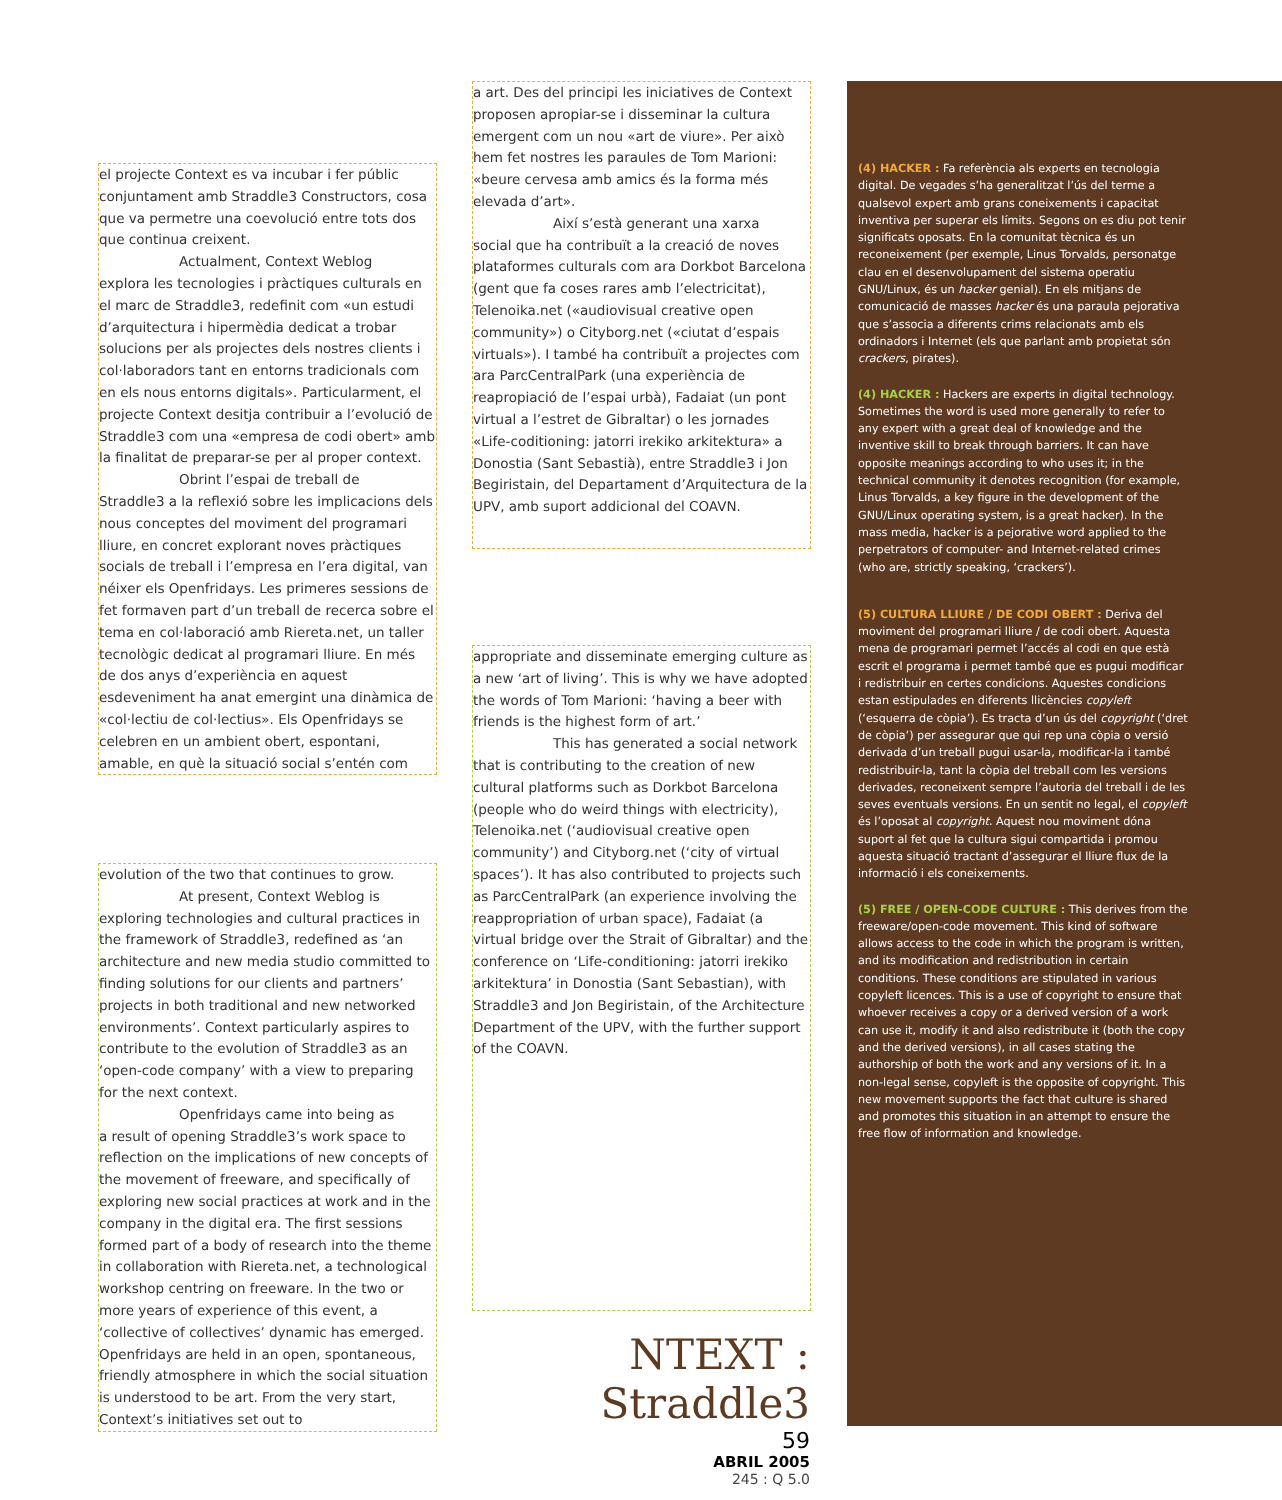el projecte Context es va incubar i fer públic conjuntament amb Straddle3 Constructors, cosa que va permetre una coevolució entre tots dos que continua creixent.
Actualment, Context Weblog
explora les tecnologies i pràctiques culturals en el marc de Straddle3, redefinit com «un estudi d’arquitectura i hipermèdia dedicat a trobar solucions per als projectes dels nostres clients i col·laboradors tant en entorns tradicionals com en els nous entorns digitals». Particularment, el projecte Context desitja contribuir a l’evolució de Straddle3 com una «empresa de codi obert» amb la finalitat de preparar-se per al proper context.
Obrint l’espai de treball de
Straddle3 a la reflexió sobre les implicacions dels nous conceptes del moviment del programari lliure, en concret explorant noves pràctiques socials de treball i l’empresa en l’era digital, van néixer els Openfridays. Les primeres sessions de fet formaven part d’un treball de recerca sobre el tema en col·laboració amb Riereta.net, un taller tecnològic dedicat al programari lliure. En més de dos anys d’experiència en aquest esdeveniment ha anat emergint una dinàmica de «col·lectiu de col·lectius». Els Openfridays se celebren en un ambient obert, espontani, amable, en què la situació social s’entén com
evolution of the two that continues to grow.
At present, Context Weblog is
exploring technologies and cultural practices in the framework of Straddle3, redefined as ‘an architecture and new media studio committed to finding solutions for our clients and partners’ projects in both traditional and new networked environments’. Context particularly aspires to contribute to the evolution of Straddle3 as an ‘open-code company’ with a view to preparing for the next context.
Openfridays came into being as
a result of opening Straddle3’s work space to reflection on the implications of new concepts of the movement of freeware, and specifically of exploring new social practices at work and in the company in the digital era. The first sessions formed part of a body of research into the theme in collaboration with Riereta.net, a technological workshop centring on freeware. In the two or more years of experience of this event, a ‘collective of collectives’ dynamic has emerged. Openfridays are held in an open, spontaneous, friendly atmosphere in which the social situation is understood to be art. From the very start, Context’s initiatives set out to
a art. Des del principi les iniciatives de Context proposen apropiar-se i disseminar la cultura emergent com un nou «art de viure». Per això hem fet nostres les paraules de Tom Marioni: «beure cervesa amb amics és la forma més elevada d’art».
Així s’està generant una xarxa
social que ha contribuït a la creació de noves plataformes culturals com ara Dorkbot Barcelona (gent que fa coses rares amb l’electricitat), Telenoika.net («audiovisual creative open community») o Cityborg.net («ciutat d’espais virtuals»). I també ha contribuït a projectes com ara ParcCentralPark (una experiència de reapropiació de l’espai urbà), Fadaiat (un pont virtual a l’estret de Gibraltar) o les jornades «Life-coditioning: jatorri irekiko arkitektura» a Donostia (Sant Sebastià), entre Straddle3 i Jon Begiristain, del Departament d’Arquitectura de la UPV, amb suport addicional del COAVN.
appropriate and disseminate emerging culture as a new ‘art of living’. This is why we have adopted the words of Tom Marioni: ‘having a beer with friends is the highest form of art.’
This has generated a social network
that is contributing to the creation of new cultural platforms such as Dorkbot Barcelona (people who do weird things with electricity), Telenoika.net (‘audiovisual creative open community’) and Cityborg.net (‘city of virtual spaces’). It has also contributed to projects such as ParcCentralPark (an experience involving the reappropriation of urban space), Fadaiat (a virtual bridge over the Strait of Gibraltar) and the conference on ‘Life-conditioning: jatorri irekiko arkitektura’ in Donostia (Sant Sebastian), with Straddle3 and Jon Begiristain, of the Architecture Department of the UPV, with the further support of the COAVN.
NTEXT : Straddle3
59
ABRIL 2005
245 : Q 5.0
(4) HACKER : Fa referència als experts en tecnologia digital. De vegades s’ha generalitzat l’ús del terme a qualsevol expert amb grans coneixements i capacitat inventiva per superar els límits. Segons on es diu pot tenir significats oposats. En la comunitat tècnica és un reconeixement (per exemple, Linus Torvalds, personatge clau en el desenvolupament del sistema operatiu GNU/Linux, és un hacker genial). En els mitjans de comunicació de masses hacker és una paraula pejorativa que s’associa a diferents crims relacionats amb els ordinadors i Internet (els que parlant amb propietat són crackers, pirates).
(4) HACKER : Hackers are experts in digital technology. Sometimes the word is used more generally to refer to any expert with a great deal of knowledge and the inventive skill to break through barriers. It can have opposite meanings according to who uses it; in the technical community it denotes recognition (for example, Linus Torvalds, a key figure in the development of the GNU/Linux operating system, is a great hacker). In the mass media, hacker is a pejorative word applied to the perpetrators of computer- and Internet-related crimes (who are, strictly speaking, ‘crackers’).
(5) CULTURA LLIURE / DE CODI OBERT : Deriva del moviment del programari lliure / de codi obert. Aquesta mena de programari permet l’accés al codi en que està escrit el programa i permet també que es pugui modificar i redistribuir en certes condicions. Aquestes condicions estan estipulades en diferents llicències copyleft (‘esquerra de còpia’). Es tracta d’un ús del copyright (‘dret de còpia’) per assegurar que qui rep una còpia o versió derivada d’un treball pugui usar-la, modificar-la i també redistribuir-la, tant la còpia del treball com les versions derivades, reconeixent sempre l’autoria del treball i de les seves eventuals versions. En un sentit no legal, el copyleft és l’oposat al copyright. Aquest nou moviment dóna suport al fet que la cultura sigui compartida i promou aquesta situació tractant d’assegurar el lliure flux de la informació i els coneixements.
(5) FREE / OPEN-CODE CULTURE : This derives from the freeware/open-code movement. This kind of software allows access to the code in which the program is written, and its modification and redistribution in certain conditions. These conditions are stipulated in various copyleft licences. This is a use of copyright to ensure that whoever receives a copy or a derived version of a work can use it, modify it and also redistribute it (both the copy and the derived versions), in all cases stating the authorship of both the work and any versions of it. In a non-legal sense, copyleft is the opposite of copyright. This new movement supports the fact that culture is shared and promotes this situation in an attempt to ensure the free flow of information and knowledge.